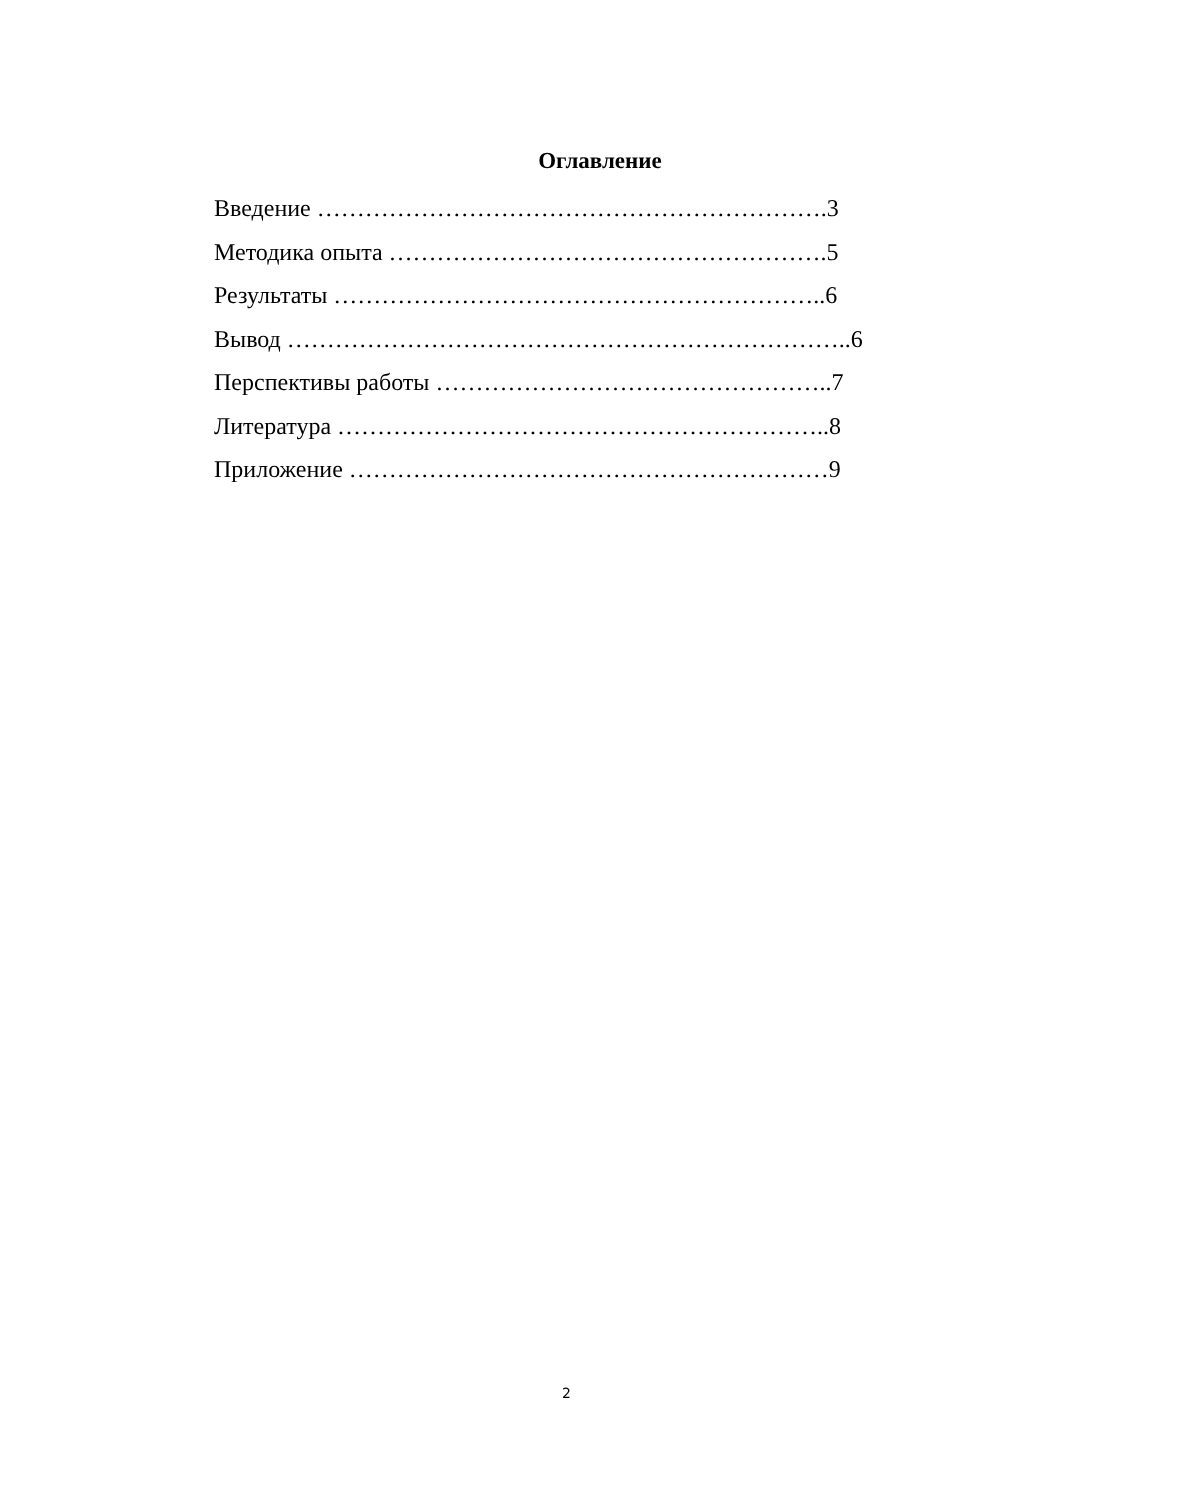Оглавление
Введение ……………………………………………………….3
Методика опыта ……………………………………………….5
Результаты ……………………………………………………..6
Вывод ……………………………………………………………..6
Перспективы работы …………………………………………..7
Литература ……………………………………………………..8
Приложение ……………………………………………………9
2